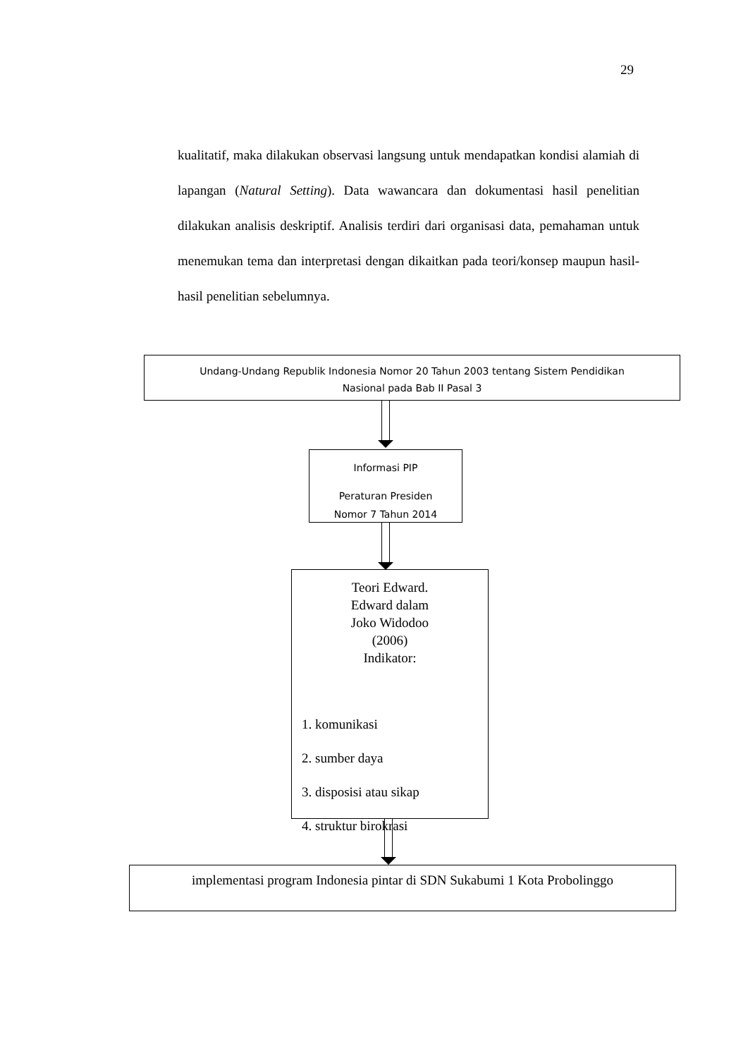29
kualitatif, maka dilakukan observasi langsung untuk mendapatkan kondisi alamiah di lapangan (Natural Setting). Data wawancara dan dokumentasi hasil penelitian dilakukan analisis deskriptif. Analisis terdiri dari organisasi data, pemahaman untuk menemukan tema dan interpretasi dengan dikaitkan pada teori/konsep maupun hasil-hasil penelitian sebelumnya.
Undang-Undang Republik Indonesia Nomor 20 Tahun 2003 tentang Sistem Pendidikan
Nasional pada Bab II Pasal 3
Informasi PIP
Peraturan Presiden
Nomor 7 Tahun 2014
Teori Edward.
Edward dalam
Joko Widodoo
(2006)
Indikator:
1. komunikasi
2. sumber daya
3. disposisi atau sikap
4. struktur birokrasi
implementasi program Indonesia pintar di SDN Sukabumi 1 Kota Probolinggo